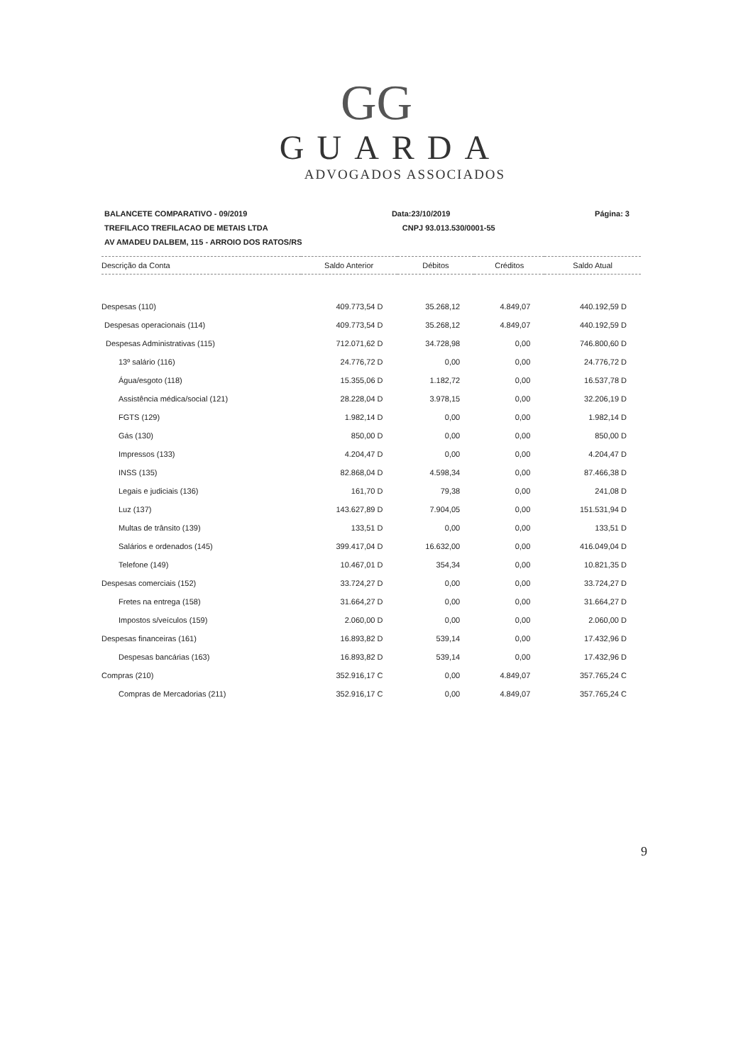GG
GUARDA
ADVOGADOS ASSOCIADOS
BALANCETE COMPARATIVO - 09/2019 Data:23/10/2019 Página: 3
TREFILACO TREFILACAO DE METAIS LTDA CNPJ 93.013.530/0001-55
AV AMADEU DALBEM, 115 - ARROIO DOS RATOS/RS
| Descrição da Conta | Saldo Anterior | Débitos | Créditos | Saldo Atual |
| --- | --- | --- | --- | --- |
| Despesas (110) | 409.773,54 D | 35.268,12 | 4.849,07 | 440.192,59 D |
| Despesas operacionais (114) | 409.773,54 D | 35.268,12 | 4.849,07 | 440.192,59 D |
| Despesas Administrativas (115) | 712.071,62 D | 34.728,98 | 0,00 | 746.800,60 D |
| 13º salário (116) | 24.776,72 D | 0,00 | 0,00 | 24.776,72 D |
| Água/esgoto (118) | 15.355,06 D | 1.182,72 | 0,00 | 16.537,78 D |
| Assistência médica/social (121) | 28.228,04 D | 3.978,15 | 0,00 | 32.206,19 D |
| FGTS (129) | 1.982,14 D | 0,00 | 0,00 | 1.982,14 D |
| Gás (130) | 850,00 D | 0,00 | 0,00 | 850,00 D |
| Impressos (133) | 4.204,47 D | 0,00 | 0,00 | 4.204,47 D |
| INSS (135) | 82.868,04 D | 4.598,34 | 0,00 | 87.466,38 D |
| Legais e judiciais (136) | 161,70 D | 79,38 | 0,00 | 241,08 D |
| Luz (137) | 143.627,89 D | 7.904,05 | 0,00 | 151.531,94 D |
| Multas de trânsito (139) | 133,51 D | 0,00 | 0,00 | 133,51 D |
| Salários e ordenados (145) | 399.417,04 D | 16.632,00 | 0,00 | 416.049,04 D |
| Telefone (149) | 10.467,01 D | 354,34 | 0,00 | 10.821,35 D |
| Despesas comerciais (152) | 33.724,27 D | 0,00 | 0,00 | 33.724,27 D |
| Fretes na entrega (158) | 31.664,27 D | 0,00 | 0,00 | 31.664,27 D |
| Impostos s/veículos (159) | 2.060,00 D | 0,00 | 0,00 | 2.060,00 D |
| Despesas financeiras (161) | 16.893,82 D | 539,14 | 0,00 | 17.432,96 D |
| Despesas bancárias (163) | 16.893,82 D | 539,14 | 0,00 | 17.432,96 D |
| Compras (210) | 352.916,17 C | 0,00 | 4.849,07 | 357.765,24 C |
| Compras de Mercadorias (211) | 352.916,17 C | 0,00 | 4.849,07 | 357.765,24 C |
9